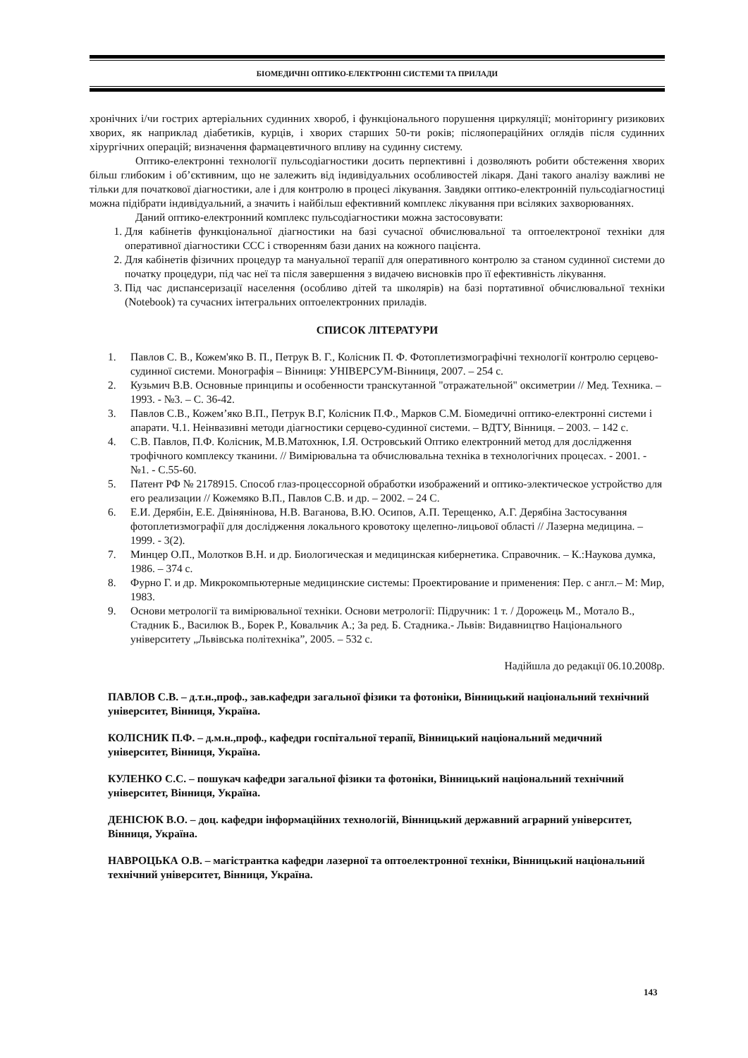БІОМЕДИЧНІ ОПТИКО-ЕЛЕКТРОННІ СИСТЕМИ ТА ПРИЛАДИ
хронічних і/чи гострих артеріальних судинних хвороб, і функціонального порушення циркуляції; моніторингу ризикових хворих, як наприклад діабетиків, курців, і хворих старших 50-ти років; післяопераційних оглядів після судинних хірургічних операцій; визначення фармацевтичного впливу на судинну систему.
Оптико-електронні технології пульсодіагностики досить перпективні і дозволяють робити обстеження хворих більш глибоким і об’єктивним, що не залежить від індивідуальних особливостей лікаря. Дані такого аналізу важливі не тільки для початкової діагностики, але і для контролю в процесі лікування. Завдяки оптико-електронній пульсодіагностиці можна підібрати індивідуальний, а значить і найбільш ефективний комплекс лікування при всіляких захворюваннях.
Даний оптико-електронний комплекс пульсодіагностики можна застосовувати:
1. Для кабінетів функціональної діагностики на базі сучасної обчислювальної та оптоелектроної техніки для оперативної діагностики ССС і створенням бази даних на кожного пацієнта.
2. Для кабінетів фізичних процедур та мануальної терапії для оперативного контролю за станом судинної системи до початку процедури, під час неї та після завершення з видачею висновків про її ефективність лікування.
3. Під час диспансеризації населення (особливо дітей та школярів) на базі портативної обчислювальної техніки (Notebook) та сучасних інтегральних оптоелектронних приладів.
СПИСОК ЛІТЕРАТУРИ
1. Павлов С. В., Кожем'яко В. П., Петрук В. Г., Колісник П. Ф. Фотоплетизмографічні технології контролю серцево-судинної системи. Монографія – Вінниця: УНІВЕРСУМ-Вінниця, 2007. – 254 с.
2. Кузьмич В.В. Основные принципы и особенности транскутанной "отражательной" оксиметрии // Мед. Техника. – 1993. - №3. – С. 36-42.
3. Павлов С.В., Кожем’яко В.П., Петрук В.Г, Колісник П.Ф., Марков С.М. Біомедичні оптико-електронні системи і апарати. Ч.1. Неінвазивні методи діагностики серцево-судинної системи. – ВДТУ, Вінниця. – 2003. – 142 с.
4. С.В. Павлов, П.Ф. Колісник, М.В.Матохнюк, І.Я. Островський Оптико електронний метод для дослідження трофічного комплексу тканини. // Вимірювальна та обчислювальна техніка в технологічних процесах. - 2001. - №1. - С.55-60.
5. Патент РФ № 2178915. Способ глаз-процессорной обработки изображений и оптико-электическое устройство для его реализации // Кожемяко В.П., Павлов С.В. и др. – 2002. – 24 С.
6. Е.И. Дерябін, Е.Е. Двінянінова, Н.В. Ваганова, В.Ю. Осипов, А.П. Терещенко, А.Г. Дерябіна Застосування фотоплетизмографії для дослідження локального кровотоку щелепно-лицьової області // Лазерна медицина. – 1999. - 3(2).
7. Минцер О.П., Молотков В.Н. и др. Биологическая и медицинская кибернетика. Справочник. – К.:Наукова думка, 1986. – 374 с.
8. Фурно Г. и др. Микрокомпьютерные медицинские системы: Проектирование и применения: Пер. с англ.– М: Мир, 1983.
9. Основи метрології та вимірювальної техніки. Основи метрології: Підручник: 1 т. / Дорожець М., Мотало В., Стадник Б., Василюк В., Борек Р., Ковальчик А.; За ред. Б. Стадника.- Львів: Видавництво Національного університету „Львівська політехніка”, 2005. – 532 с.
Надійшла до редакції 06.10.2008р.
ПАВЛОВ С.В. – д.т.н.,проф., зав.кафедри загальної фізики та фотоніки, Вінницький національний технічний університет, Вінниця, Україна.
КОЛІСНИК П.Ф. – д.м.н.,проф., кафедри госпітальної терапії, Вінницький національний медичний університет, Вінниця, Україна.
КУЛЕНКО С.С. – пошукач кафедри загальної фізики та фотоніки, Вінницький національний технічний університет, Вінниця, Україна.
ДЕНІСЮК В.О. – доц. кафедри інформаційних технологій, Вінницький державний аграрний університет, Вінниця, Україна.
НАВРОЦЬКА О.В. – магістрантка кафедри лазерної та оптоелектронної техніки, Вінницький національний технічний університет, Вінниця, Україна.
143